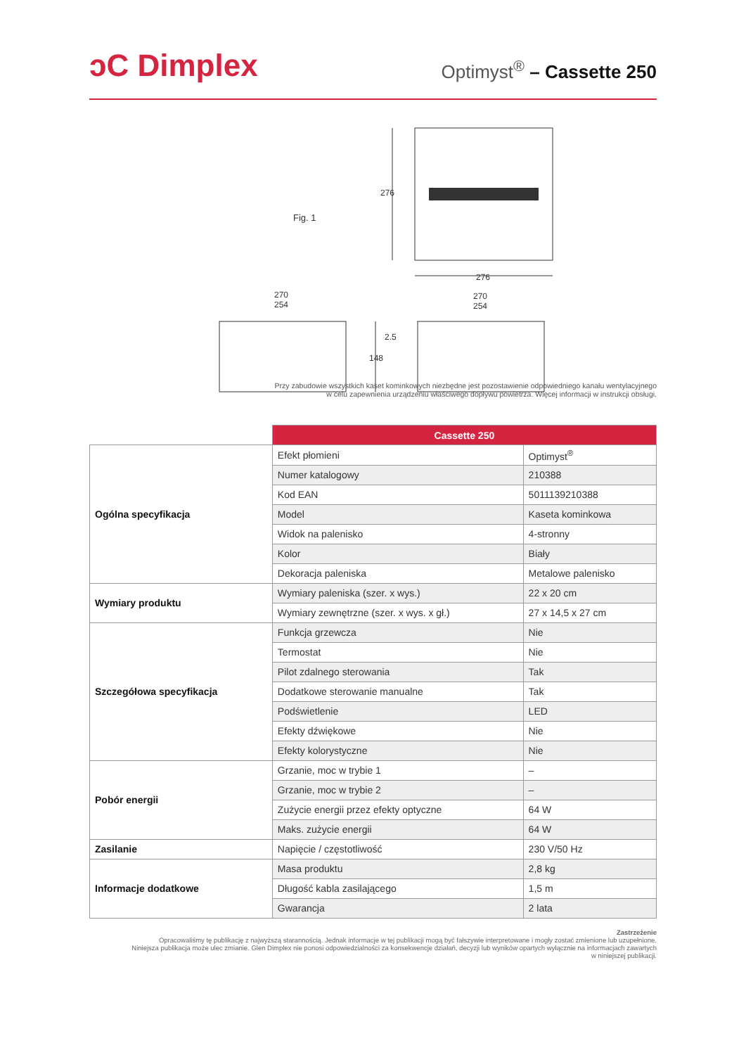ↄC Dimplex
Optimyst<sup>®</sup> – Cassette 250
Fig. 1
276
276
270
254
270
254
2.5
148
Przy zabudowie wszystkich kaset kominkowych niezbędne jest pozostawienie odpowiedniego kanału wentylacyjnego
w celu zapewnienia urządzeniu właściwego dopływu powietrza. Więcej informacji w instrukcji obsługi.
| | Cassette 250 | |
| Ogólna specyfikacja | Efekt płomieni | Optimyst<sup>®</sup> |
| | Numer katalogowy | 210388 |
| | Kod EAN | 5011139210388 |
| | Model | Kaseta kominkowa |
| | Widok na palenisko | 4-stronny |
| | Kolor | Biały |
| | Dekoracja paleniska | Metalowe palenisko |
| Wymiary produktu | Wymiary paleniska (szer. x wys.) | 22 x 20 cm |
| | Wymiary zewnętrzne (szer. x wys. x gł.) | 27 x 14,5 x 27 cm |
| Szczegółowa specyfikacja | Funkcja grzewcza | Nie |
| | Termostat | Nie |
| | Pilot zdalnego sterowania | Tak |
| | Dodatkowe sterowanie manualne | Tak |
| | Podświetlenie | LED |
| | Efekty dźwiękowe | Nie |
| | Efekty kolorystyczne | Nie |
| Pobór energii | Grzanie, moc w trybie 1 | – |
| | Grzanie, moc w trybie 2 | – |
| | Zużycie energii przez efekty optyczne | 64 W |
| | Maks. zużycie energii | 64 W |
| Zasilanie | Napięcie / częstotliwość | 230 V/50 Hz |
| Informacje dodatkowe | Masa produktu | 2,8 kg |
| | Długość kabla zasilającego | 1,5 m |
| | Gwarancja | 2 lata |
Zastrzeżenie
Opracowaliśmy tę publikację z najwyższą starannością. Jednak informacje w tej publikacji mogą być fałszywie interpretowane i mogły zostać zmienione lub uzupełnione.
Niniejsza publikacja może ulec zmianie. Glen Dimplex nie ponosi odpowiedzialności za konsekwencje działań, decyzji lub wyników opartych wyłącznie na informacjach zawartych
w niniejszej publikacji.